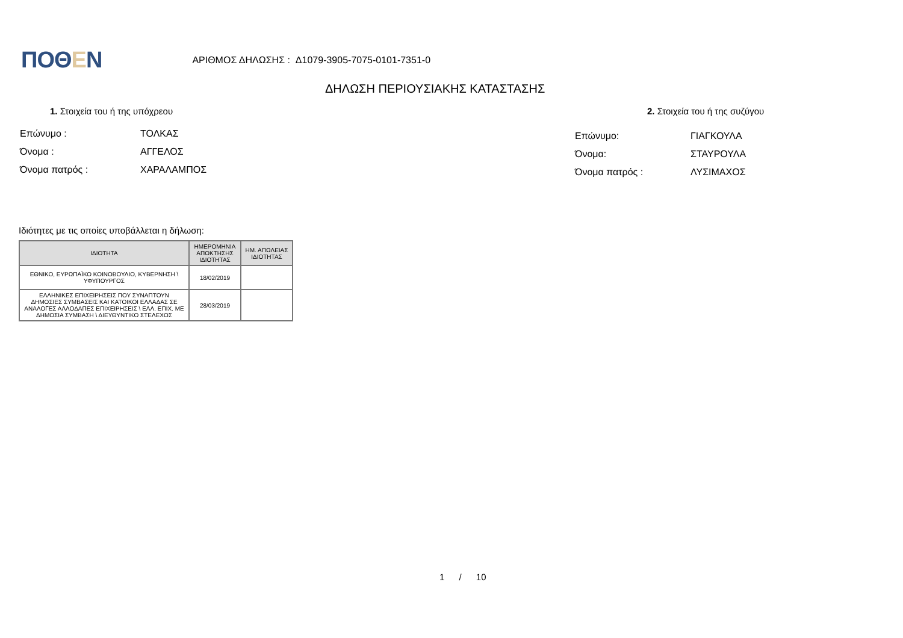ΠΟΘΕΝ
ΑΡΙΘΜΟΣ ΔΗΛΩΣΗΣ : Δ1079-3905-7075-0101-7351-0
ΔΗΛΩΣΗ ΠΕΡΙΟΥΣΙΑΚΗΣ ΚΑΤΑΣΤΑΣΗΣ
1. Στοιχεία του ή της υπόχρεου
| Επώνυμο : | ΤΟΛΚΑΣ |
| Όνομα : | ΑΓΓΕΛΟΣ |
| Όνομα πατρός : | ΧΑΡΑΛΑΜΠΟΣ |
2. Στοιχεία του ή της συζύγου
| Επώνυμο: | ΓΙΑΓΚΟΥΛΑ |
| Όνομα: | ΣΤΑΥΡΟΥΛΑ |
| Όνομα πατρός : | ΛΥΣΙΜΑΧΟΣ |
Ιδιότητες με τις οποίες υποβάλλεται η δήλωση:
| ΙΔΙΟΤΗΤΑ | ΗΜΕΡΟΜΗΝΙΑ ΑΠΟΚΤΗΣΗΣ ΙΔΙΟΤΗΤΑΣ | ΗΜ. ΑΠΩΛΕΙΑΣ ΙΔΙΟΤΗΤΑΣ |
| --- | --- | --- |
| ΕΘΝΙΚΟ, ΕΥΡΩΠΑΪΚΟ ΚΟΙΝΟΒΟΥΛΙΟ, ΚΥΒΕΡΝΗΣΗ \ ΥΦΥΠΟΥΡΓΟΣ | 18/02/2019 | |
| ΕΛΛΗΝΙΚΕΣ ΕΠΙΧΕΙΡΗΣΕΙΣ ΠΟΥ ΣΥΝΑΠΤΟΥΝ ΔΗΜΟΣΙΕΣ ΣΥΜΒΑΣΕΙΣ ΚΑΙ ΚΑΤΟΙΚΟΙ ΕΛΛΑΔΑΣ ΣΕ ΑΝΑΛΟΓΕΣ ΑΛΛΟΔΑΠΕΣ ΕΠΙΧΕΙΡΗΣΕΙΣ \ ΕΛΛ. ΕΠΙΧ. ΜΕ ΔΗΜΟΣΙΑ ΣΥΜΒΑΣΗ \ ΔΙΕΥΘΥΝΤΙΚΟ ΣΤΕΛΕΧΟΣ | 28/03/2019 | |
1 / 10